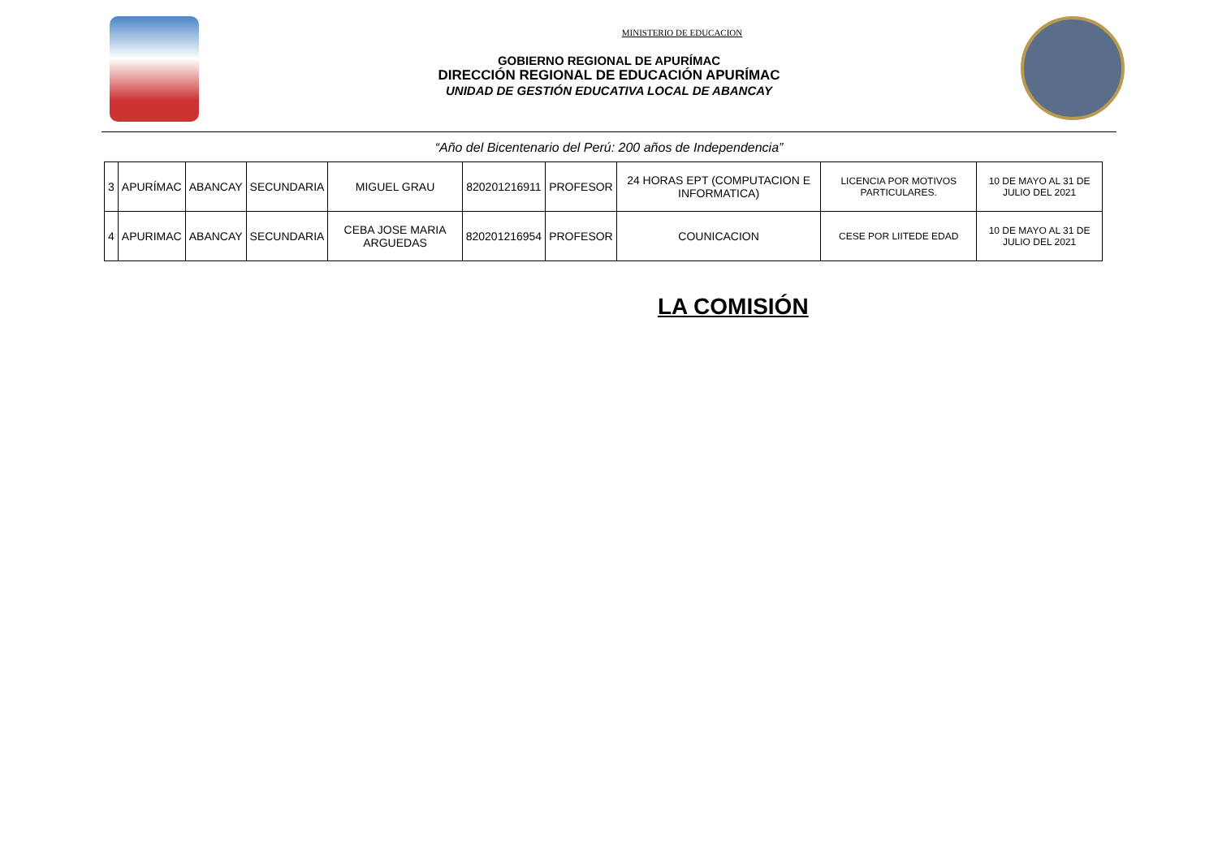MINISTERIO DE EDUCACION
GOBIERNO REGIONAL DE APURÍMAC
DIRECCIÓN REGIONAL DE EDUCACIÓN APURÍMAC
UNIDAD DE GESTIÓN EDUCATIVA LOCAL DE ABANCAY
“Año del Bicentenario del Perú: 200 años de Independencia”
| 3 | APURÍMAC | ABANCAY | SECUNDARIA | MIGUEL GRAU | 820201216911 | PROFESOR | 24 HORAS EPT (COMPUTACION E INFORMATICA) | LICENCIA POR MOTIVOS PARTICULARES. | 10 DE MAYO AL 31 DE JULIO DEL 2021 |
| 4 | APURIMAC | ABANCAY | SECUNDARIA | CEBA JOSE MARIA ARGUEDAS | 820201216954 | PROFESOR | COUNICACION | CESE POR LIITEDE EDAD | 10 DE MAYO AL 31 DE JULIO DEL 2021 |
LA COMISIÓN